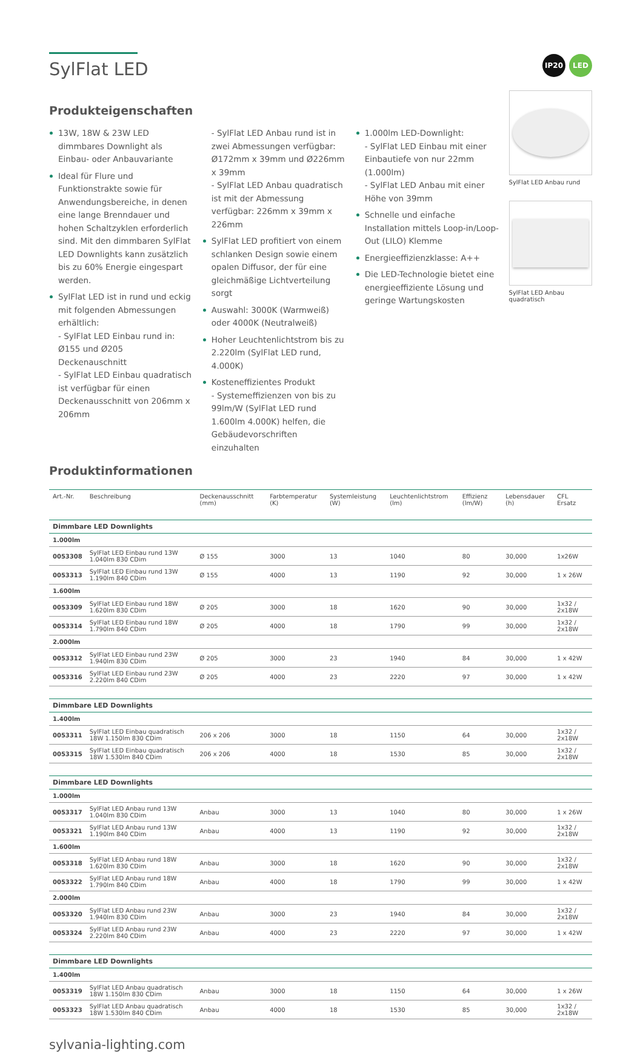SylFlat LED
IP20 LED
Produkteigenschaften
13W, 18W & 23W LED dimmbares Downlight als Einbau- oder Anbauvariante
Ideal für Flure und Funktionstrakte sowie für Anwendungsbereiche, in denen eine lange Brenndauer und hohen Schaltzyklen erforderlich sind. Mit den dimmbaren SylFlat LED Downlights kann zusätzlich bis zu 60% Energie eingespart werden.
SylFlat LED ist in rund und eckig mit folgenden Abmessungen erhältlich:
- SylFlat LED Einbau rund in: Ø155 und Ø205 Deckenauschnitt
- SylFlat LED Einbau quadratisch ist verfügbar für einen Deckenausschnitt von 206mm x 206mm
- SylFlat LED Anbau rund ist in zwei Abmessungen verfügbar: Ø172mm x 39mm und Ø226mm x 39mm
- SylFlat LED Anbau quadratisch ist mit der Abmessung verfügbar: 226mm x 39mm x 226mm
SylFlat LED profitiert von einem schlanken Design sowie einem opalen Diffusor, der für eine gleichmäßige Lichtverteilung sorgt
Auswahl: 3000K (Warmweiß) oder 4000K (Neutralweiß)
Hoher Leuchtenlichtstrom bis zu 2.220lm (SylFlat LED rund, 4.000K)
Kosteneffizientes Produkt
- Systemeffizienzen von bis zu 99lm/W (SylFlat LED rund 1.600lm 4.000K) helfen, die Gebäudevorschriften einzuhalten
1.000lm LED-Downlight:
- SylFlat LED Einbau mit einer Einbautiefe von nur 22mm (1.000lm)
- SylFlat LED Anbau mit einer Höhe von 39mm
Schnelle und einfache Installation mittels Loop-in/Loop-Out (LILO) Klemme
Energieeffizienzklasse: A++
Die LED-Technologie bietet eine energieeffiziente Lösung und geringe Wartungskosten
SylFlat LED Anbau rund
SylFlat LED Anbau quadratisch
Produktinformationen
| Art.-Nr. | Beschreibung | Deckenausschnitt (mm) | Farbtemperatur (K) | Systemleistung (W) | Leuchtenlichtstrom (lm) | Effizienz (lm/W) | Lebensdauer (h) | CFL Ersatz |
| --- | --- | --- | --- | --- | --- | --- | --- | --- |
| Dimmbare LED Downlights | | | | | | | | |
| 1.000lm | | | | | | | | |
| 0053308 | SylFlat LED Einbau rund 13W 1.040lm 830 CDim | Ø 155 | 3000 | 13 | 1040 | 80 | 30,000 | 1x26W |
| 0053313 | SylFlat LED Einbau rund 13W 1.190lm 840 CDim | Ø 155 | 4000 | 13 | 1190 | 92 | 30,000 | 1 x 26W |
| 1.600lm | | | | | | | | |
| 0053309 | SylFlat LED Einbau rund 18W 1.620lm 830 CDim | Ø 205 | 3000 | 18 | 1620 | 90 | 30,000 | 1x32 / 2x18W |
| 0053314 | SylFlat LED Einbau rund 18W 1.790lm 840 CDim | Ø 205 | 4000 | 18 | 1790 | 99 | 30,000 | 1x32 / 2x18W |
| 2.000lm | | | | | | | | |
| 0053312 | SylFlat LED Einbau rund 23W 1.940lm 830 CDim | Ø 205 | 3000 | 23 | 1940 | 84 | 30,000 | 1 x 42W |
| 0053316 | SylFlat LED Einbau rund 23W 2.220lm 840 CDim | Ø 205 | 4000 | 23 | 2220 | 97 | 30,000 | 1 x 42W |
| Dimmbare LED Downlights | | | | | | | | |
| 1.400lm | | | | | | | | |
| 0053311 | SylFlat LED Einbau quadratisch 18W 1.150lm 830 CDim | 206 x 206 | 3000 | 18 | 1150 | 64 | 30,000 | 1x32 / 2x18W |
| 0053315 | SylFlat LED Einbau quadratisch 18W 1.530lm 840 CDim | 206 x 206 | 4000 | 18 | 1530 | 85 | 30,000 | 1x32 / 2x18W |
| Dimmbare LED Downlights | | | | | | | | |
| 1.000lm | | | | | | | | |
| 0053317 | SylFlat LED Anbau rund 13W 1.040lm 830 CDim | Anbau | 3000 | 13 | 1040 | 80 | 30,000 | 1 x 26W |
| 0053321 | SylFlat LED Anbau rund 13W 1.190lm 840 CDim | Anbau | 4000 | 13 | 1190 | 92 | 30,000 | 1x32 / 2x18W |
| 1.600lm | | | | | | | | |
| 0053318 | SylFlat LED Anbau rund 18W 1.620lm 830 CDim | Anbau | 3000 | 18 | 1620 | 90 | 30,000 | 1x32 / 2x18W |
| 0053322 | SylFlat LED Anbau rund 18W 1.790lm 840 CDim | Anbau | 4000 | 18 | 1790 | 99 | 30,000 | 1 x 42W |
| 2.000lm | | | | | | | | |
| 0053320 | SylFlat LED Anbau rund 23W 1.940lm 830 CDim | Anbau | 3000 | 23 | 1940 | 84 | 30,000 | 1x32 / 2x18W |
| 0053324 | SylFlat LED Anbau rund 23W 2.220lm 840 CDim | Anbau | 4000 | 23 | 2220 | 97 | 30,000 | 1 x 42W |
| Dimmbare LED Downlights | | | | | | | | |
| 1.400lm | | | | | | | | |
| 0053319 | SylFlat LED Anbau quadratisch 18W 1.150lm 830 CDim | Anbau | 3000 | 18 | 1150 | 64 | 30,000 | 1 x 26W |
| 0053323 | SylFlat LED Anbau quadratisch 18W 1.530lm 840 CDim | Anbau | 4000 | 18 | 1530 | 85 | 30,000 | 1x32 / 2x18W |
sylvania-lighting.com